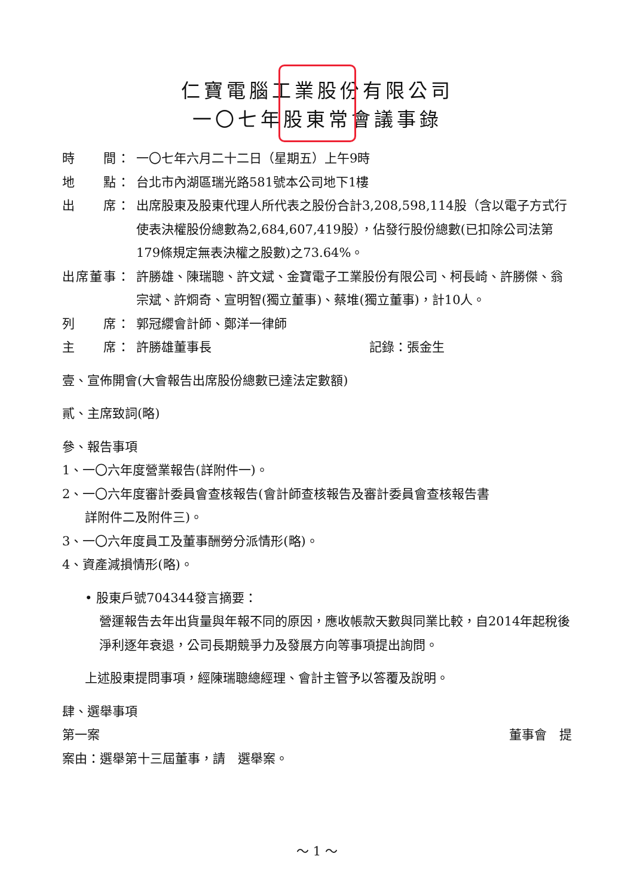仁寶電腦工業股份有限公司
一〇七年股東常會議事錄
時　　間： 一〇七年六月二十二日（星期五）上午9時
地　　點： 台北市內湖區瑞光路581號本公司地下1樓
出　　席： 出席股東及股東代理人所代表之股份合計3,208,598,114股（含以電子方式行使表決權股份總數為2,684,607,419股），佔發行股份總數(已扣除公司法第179條規定無表決權之股數)之73.64%。
出席董事： 許勝雄、陳瑞聰、許文斌、金寶電子工業股份有限公司、柯長崎、許勝傑、翁宗斌、許烱奇、宣明智(獨立董事)、蔡堆(獨立董事)，計10人。
列　　席： 郭冠纓會計師、鄭洋一律師
主　　席： 許勝雄董事長 記錄：張金生
壹、宣佈開會(大會報告出席股份總數已達法定數額)
貳、主席致詞(略)
參、報告事項
1、一〇六年度營業報告(詳附件一)。
2、一〇六年度審計委員會查核報告(會計師查核報告及審計委員會查核報告書
詳附件二及附件三)。
3、一〇六年度員工及董事酬勞分派情形(略)。
4、資產減損情形(略)。
• 股東戶號704344發言摘要：
營運報告去年出貨量與年報不同的原因，應收帳款天數與同業比較，自2014年起稅後淨利逐年衰退，公司長期競爭力及發展方向等事項提出詢問。
上述股東提問事項，經陳瑞聰總經理、會計主管予以答覆及說明。
肆、選舉事項
第一案 董事會　提
案由：選舉第十三屆董事，請　選舉案。
～ 1 ～